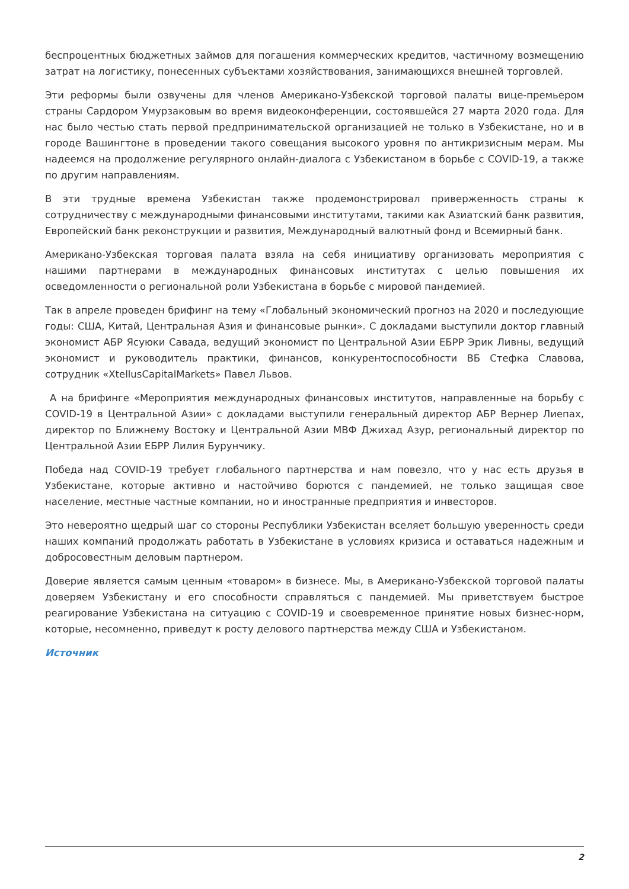беспроцентных бюджетных займов для погашения коммерческих кредитов, частичному возмещению затрат на логистику, понесенных субъектами хозяйствования, занимающихся внешней торговлей.
Эти реформы были озвучены для членов Американо-Узбекской торговой палаты вице-премьером страны Сардором Умурзаковым во время видеоконференции, состоявшейся 27 марта 2020 года. Для нас было честью стать первой предпринимательской организацией не только в Узбекистане, но и в городе Вашингтоне в проведении такого совещания высокого уровня по антикризисным мерам. Мы надеемся на продолжение регулярного онлайн-диалога с Узбекистаном в борьбе с COVID-19, а также по другим направлениям.
В эти трудные времена Узбекистан также продемонстрировал приверженность страны к сотрудничеству с международными финансовыми институтами, такими как Азиатский банк развития, Европейский банк реконструкции и развития, Международный валютный фонд и Всемирный банк.
Американо-Узбекская торговая палата взяла на себя инициативу организовать мероприятия с нашими партнерами в международных финансовых институтах с целью повышения их осведомленности о региональной роли Узбекистана в борьбе с мировой пандемией.
Так в апреле проведен брифинг на тему «Глобальный экономический прогноз на 2020 и последующие годы: США, Китай, Центральная Азия и финансовые рынки». С докладами выступили доктор главный экономист АБР Ясуюки Савада, ведущий экономист по Центральной Азии ЕБРР Эрик Ливны, ведущий экономист и руководитель практики, финансов, конкурентоспособности ВБ Стефка Славова, сотрудник «XtellusCapitalMarkets» Павел Львов.
А на брифинге «Мероприятия международных финансовых институтов, направленные на борьбу с COVID-19 в Центральной Азии» с докладами выступили генеральный директор АБР Вернер Лиепах, директор по Ближнему Востоку и Центральной Азии МВФ Джихад Азур, региональный директор по Центральной Азии ЕБРР Лилия Бурунчику.
Победа над COVID-19 требует глобального партнерства и нам повезло, что у нас есть друзья в Узбекистане, которые активно и настойчиво борются с пандемией, не только защищая свое население, местные частные компании, но и иностранные предприятия и инвесторов.
Это невероятно щедрый шаг со стороны Республики Узбекистан вселяет большую уверенность среди наших компаний продолжать работать в Узбекистане в условиях кризиса и оставаться надежным и добросовестным деловым партнером.
Доверие является самым ценным «товаром» в бизнесе. Мы, в Американо-Узбекской торговой палаты доверяем Узбекистану и его способности справляться с пандемией. Мы приветствуем быстрое реагирование Узбекистана на ситуацию с COVID-19 и своевременное принятие новых бизнес-норм, которые, несомненно, приведут к росту делового партнерства между США и Узбекистаном.
Источник
2